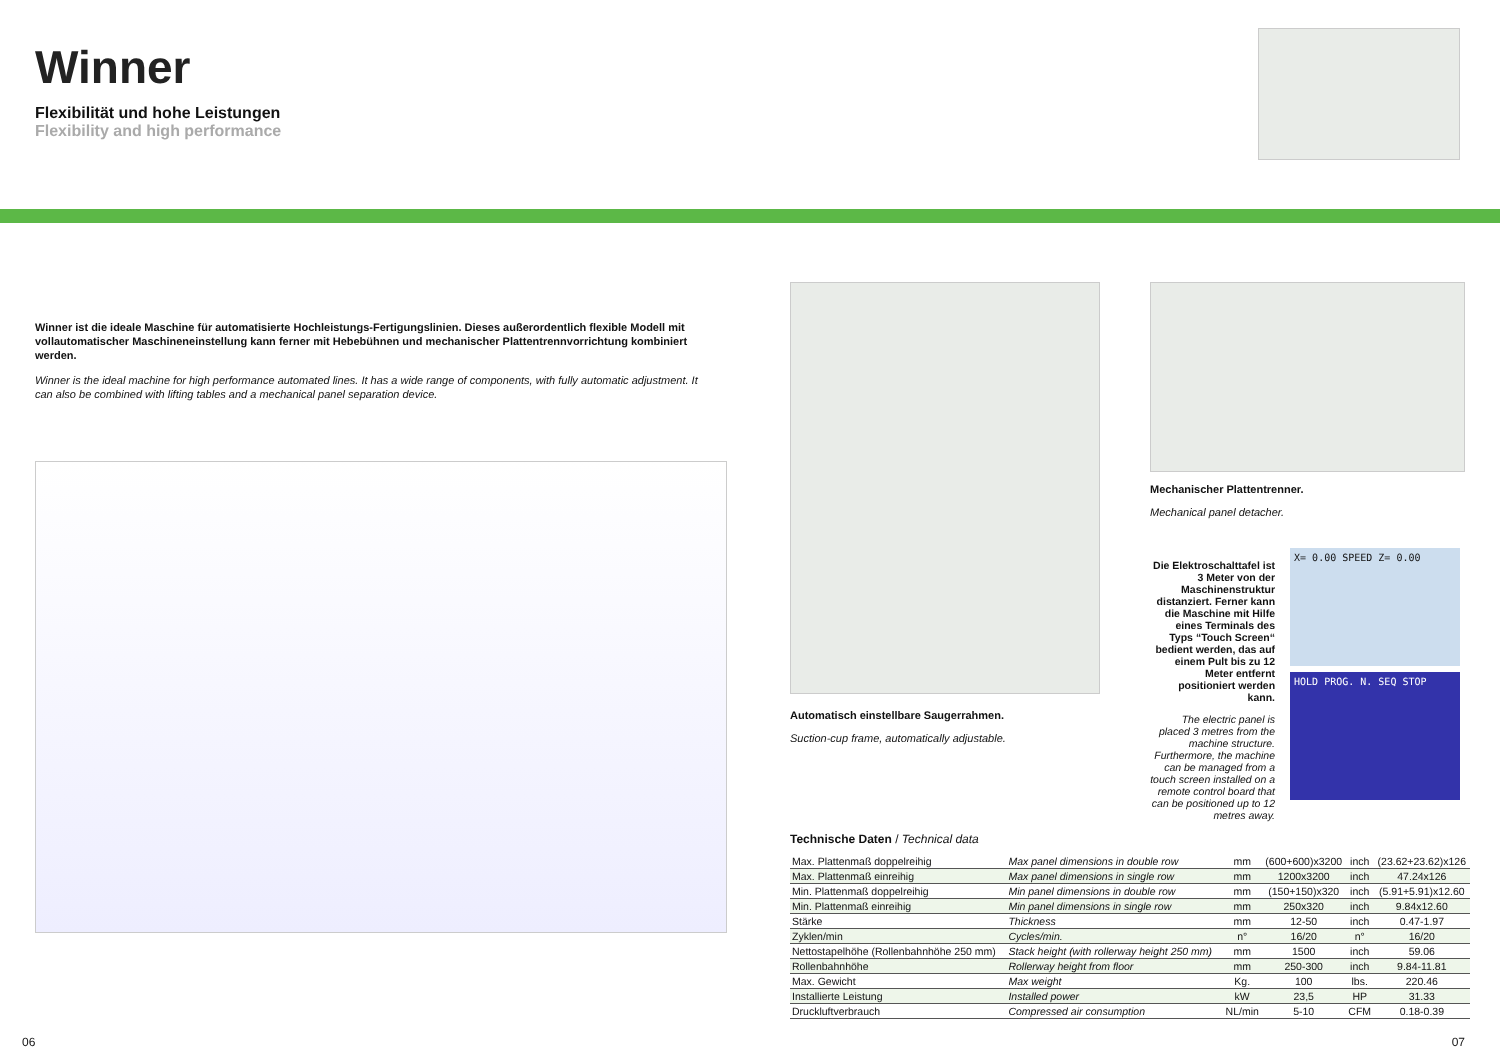Winner
Flexibilität und hohe Leistungen
Flexibility and high performance
Winner ist die ideale Maschine für automatisierte Hochleistungs-Fertigungslinien. Dieses außerordentlich flexible Modell mit vollautomatischer Maschineneinstellung kann ferner mit Hebebühnen und mechanischer Plattentrennvorrichtung kombiniert werden.
Winner is the ideal machine for high performance automated lines. It has a wide range of components, with fully automatic adjustment. It can also be combined with lifting tables and a mechanical panel separation device.
06
Automatisch einstellbare Saugerrahmen.
Suction-cup frame, automatically adjustable.
Mechanischer Plattentrenner.
Mechanical panel detacher.
Die Elektroschalttafel ist 3 Meter von der Maschinenstruktur distanziert. Ferner kann die Maschine mit Hilfe eines Terminals des Typs “Touch Screen“ bedient werden, das auf einem Pult bis zu 12 Meter entfernt positioniert werden kann.
The electric panel is placed 3 metres from the machine structure. Furthermore, the machine can be managed from a touch screen installed on a remote control board that can be positioned up to 12 metres away.
X= 0.00 SPEED Z= 0.00
HOLD PROG. N. SEQ STOP
Technische Daten / Technical data
| Max. Plattenmaß doppelreihig | Max panel dimensions in double row | mm | (600+600)x3200 | inch | (23.62+23.62)x126 |
| Max. Plattenmaß einreihig | Max panel dimensions in single row | mm | 1200x3200 | inch | 47.24x126 |
| Min. Plattenmaß doppelreihig | Min panel dimensions in double row | mm | (150+150)x320 | inch | (5.91+5.91)x12.60 |
| Min. Plattenmaß einreihig | Min panel dimensions in single row | mm | 250x320 | inch | 9.84x12.60 |
| Stärke | Thickness | mm | 12-50 | inch | 0.47-1.97 |
| Zyklen/min | Cycles/min. | n° | 16/20 | n° | 16/20 |
| Nettostapelhöhe (Rollenbahnhöhe 250 mm) | Stack height (with rollerway height 250 mm) | mm | 1500 | inch | 59.06 |
| Rollenbahnhöhe | Rollerway height from floor | mm | 250-300 | inch | 9.84-11.81 |
| Max. Gewicht | Max weight | Kg. | 100 | lbs. | 220.46 |
| Installierte Leistung | Installed power | kW | 23,5 | HP | 31.33 |
| Druckluftverbrauch | Compressed air consumption | NL/min | 5-10 | CFM | 0.18-0.39 |
07